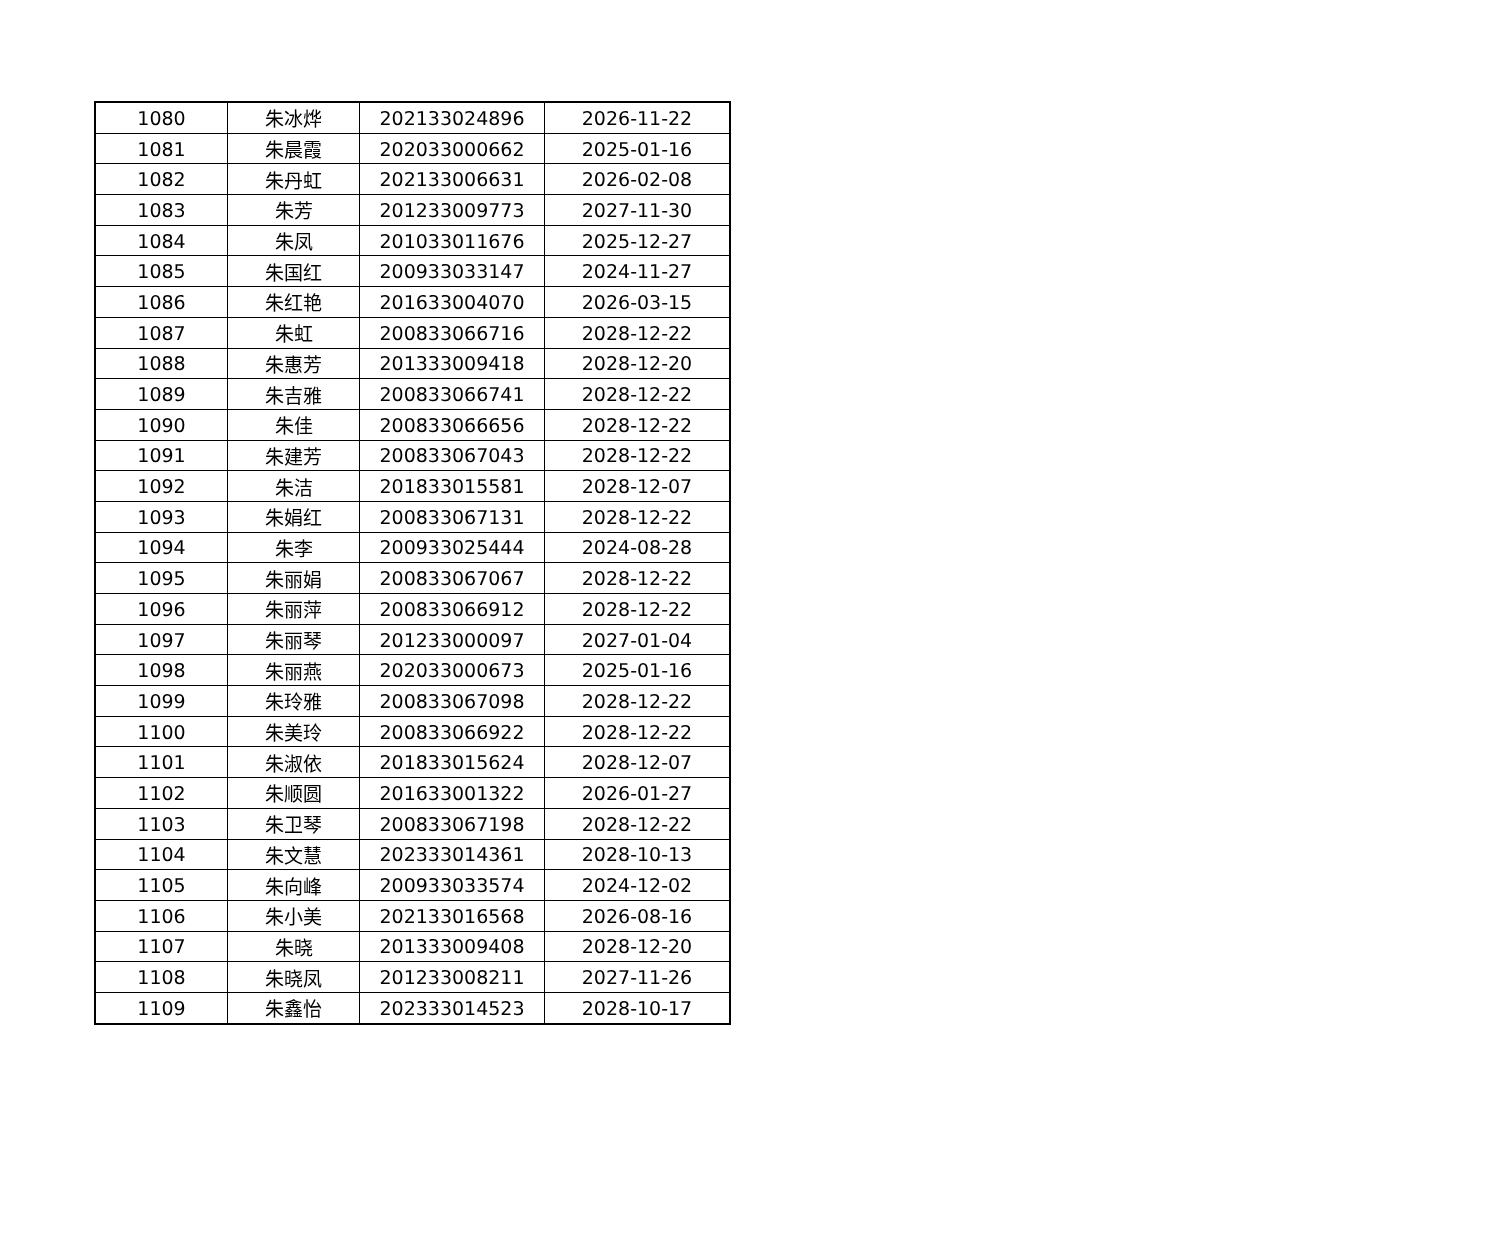| 1080 | 朱冰烨 | 202133024896 | 2026-11-22 |
| 1081 | 朱晨霞 | 202033000662 | 2025-01-16 |
| 1082 | 朱丹虹 | 202133006631 | 2026-02-08 |
| 1083 | 朱芳 | 201233009773 | 2027-11-30 |
| 1084 | 朱凤 | 201033011676 | 2025-12-27 |
| 1085 | 朱国红 | 200933033147 | 2024-11-27 |
| 1086 | 朱红艳 | 201633004070 | 2026-03-15 |
| 1087 | 朱虹 | 200833066716 | 2028-12-22 |
| 1088 | 朱惠芳 | 201333009418 | 2028-12-20 |
| 1089 | 朱吉雅 | 200833066741 | 2028-12-22 |
| 1090 | 朱佳 | 200833066656 | 2028-12-22 |
| 1091 | 朱建芳 | 200833067043 | 2028-12-22 |
| 1092 | 朱洁 | 201833015581 | 2028-12-07 |
| 1093 | 朱娟红 | 200833067131 | 2028-12-22 |
| 1094 | 朱李 | 200933025444 | 2024-08-28 |
| 1095 | 朱丽娟 | 200833067067 | 2028-12-22 |
| 1096 | 朱丽萍 | 200833066912 | 2028-12-22 |
| 1097 | 朱丽琴 | 201233000097 | 2027-01-04 |
| 1098 | 朱丽燕 | 202033000673 | 2025-01-16 |
| 1099 | 朱玲雅 | 200833067098 | 2028-12-22 |
| 1100 | 朱美玲 | 200833066922 | 2028-12-22 |
| 1101 | 朱淑依 | 201833015624 | 2028-12-07 |
| 1102 | 朱顺圆 | 201633001322 | 2026-01-27 |
| 1103 | 朱卫琴 | 200833067198 | 2028-12-22 |
| 1104 | 朱文慧 | 202333014361 | 2028-10-13 |
| 1105 | 朱向峰 | 200933033574 | 2024-12-02 |
| 1106 | 朱小美 | 202133016568 | 2026-08-16 |
| 1107 | 朱晓 | 201333009408 | 2028-12-20 |
| 1108 | 朱晓凤 | 201233008211 | 2027-11-26 |
| 1109 | 朱鑫怡 | 202333014523 | 2028-10-17 |